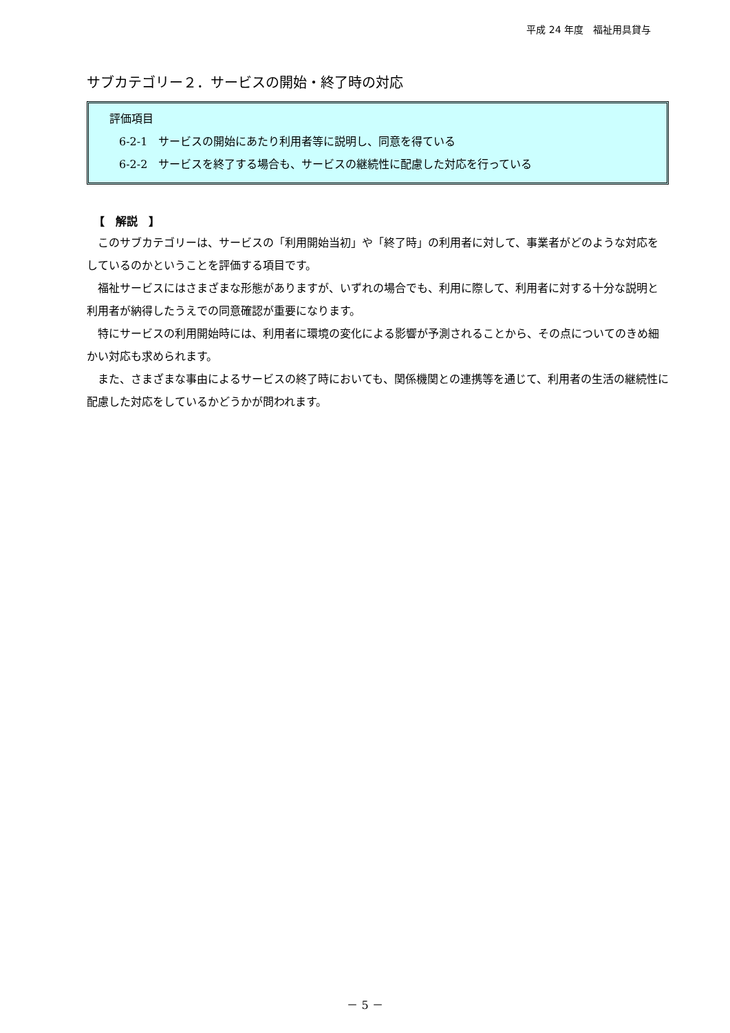平成 24 年度　福祉用具貸与
サブカテゴリー２．サービスの開始・終了時の対応
評価項目
6-2-1　サービスの開始にあたり利用者等に説明し、同意を得ている
6-2-2　サービスを終了する場合も、サービスの継続性に配慮した対応を行っている
【　解説　】
このサブカテゴリーは、サービスの「利用開始当初」や「終了時」の利用者に対して、事業者がどのような対応をしているのかということを評価する項目です。
福祉サービスにはさまざまな形態がありますが、いずれの場合でも、利用に際して、利用者に対する十分な説明と利用者が納得したうえでの同意確認が重要になります。
特にサービスの利用開始時には、利用者に環境の変化による影響が予測されることから、その点についてのきめ細かい対応も求められます。
また、さまざまな事由によるサービスの終了時においても、関係機関との連携等を通じて、利用者の生活の継続性に配慮した対応をしているかどうかが問われます。
－ 5 －